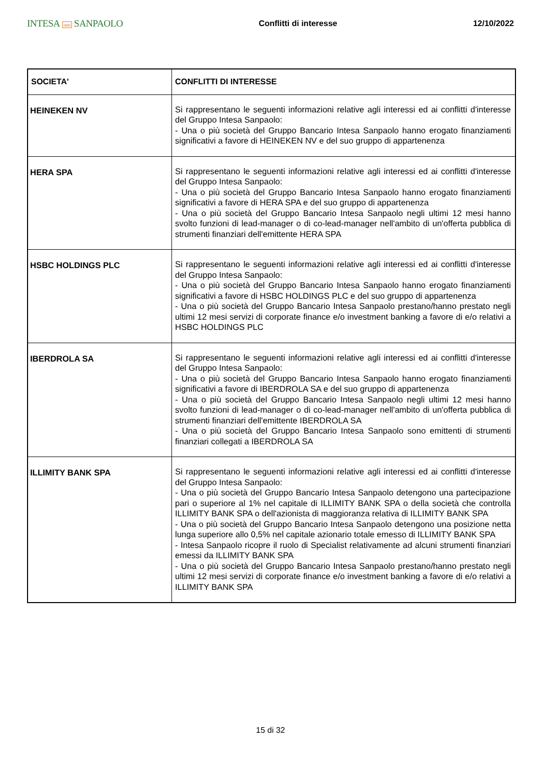INTESA nnn SANPAOLO
Conflitti di interesse 12/10/2022
| SOCIETA' | CONFLITTI DI INTERESSE |
| --- | --- |
| HEINEKEN NV | Si rappresentano le seguenti informazioni relative agli interessi ed ai conflitti d'interesse del Gruppo Intesa Sanpaolo: - Una o più società del Gruppo Bancario Intesa Sanpaolo hanno erogato finanziamenti significativi a favore di HEINEKEN NV e del suo gruppo di appartenenza |
| HERA SPA | Si rappresentano le seguenti informazioni relative agli interessi ed ai conflitti d'interesse del Gruppo Intesa Sanpaolo: - Una o più società del Gruppo Bancario Intesa Sanpaolo hanno erogato finanziamenti significativi a favore di HERA SPA e del suo gruppo di appartenenza - Una o più società del Gruppo Bancario Intesa Sanpaolo negli ultimi 12 mesi hanno svolto funzioni di lead-manager o di co-lead-manager nell'ambito di un'offerta pubblica di strumenti finanziari dell'emittente HERA SPA |
| HSBC HOLDINGS PLC | Si rappresentano le seguenti informazioni relative agli interessi ed ai conflitti d'interesse del Gruppo Intesa Sanpaolo: - Una o più società del Gruppo Bancario Intesa Sanpaolo hanno erogato finanziamenti significativi a favore di HSBC HOLDINGS PLC e del suo gruppo di appartenenza - Una o più società del Gruppo Bancario Intesa Sanpaolo prestano/hanno prestato negli ultimi 12 mesi servizi di corporate finance e/o investment banking a favore di e/o relativi a HSBC HOLDINGS PLC |
| IBERDROLA SA | Si rappresentano le seguenti informazioni relative agli interessi ed ai conflitti d'interesse del Gruppo Intesa Sanpaolo: - Una o più società del Gruppo Bancario Intesa Sanpaolo hanno erogato finanziamenti significativi a favore di IBERDROLA SA e del suo gruppo di appartenenza - Una o più società del Gruppo Bancario Intesa Sanpaolo negli ultimi 12 mesi hanno svolto funzioni di lead-manager o di co-lead-manager nell'ambito di un'offerta pubblica di strumenti finanziari dell'emittente IBERDROLA SA - Una o più società del Gruppo Bancario Intesa Sanpaolo sono emittenti di strumenti finanziari collegati a IBERDROLA SA |
| ILLIMITY BANK SPA | Si rappresentano le seguenti informazioni relative agli interessi ed ai conflitti d'interesse del Gruppo Intesa Sanpaolo: - Una o più società del Gruppo Bancario Intesa Sanpaolo detengono una partecipazione pari o superiore al 1% nel capitale di ILLIMITY BANK SPA o della società che controlla ILLIMITY BANK SPA o dell'azionista di maggioranza relativa di ILLIMITY BANK SPA - Una o più società del Gruppo Bancario Intesa Sanpaolo detengono una posizione netta lunga superiore allo 0,5% nel capitale azionario totale emesso di ILLIMITY BANK SPA - Intesa Sanpaolo ricopre il ruolo di Specialist relativamente ad alcuni strumenti finanziari emessi da ILLIMITY BANK SPA - Una o più società del Gruppo Bancario Intesa Sanpaolo prestano/hanno prestato negli ultimi 12 mesi servizi di corporate finance e/o investment banking a favore di e/o relativi a ILLIMITY BANK SPA |
15 di 32